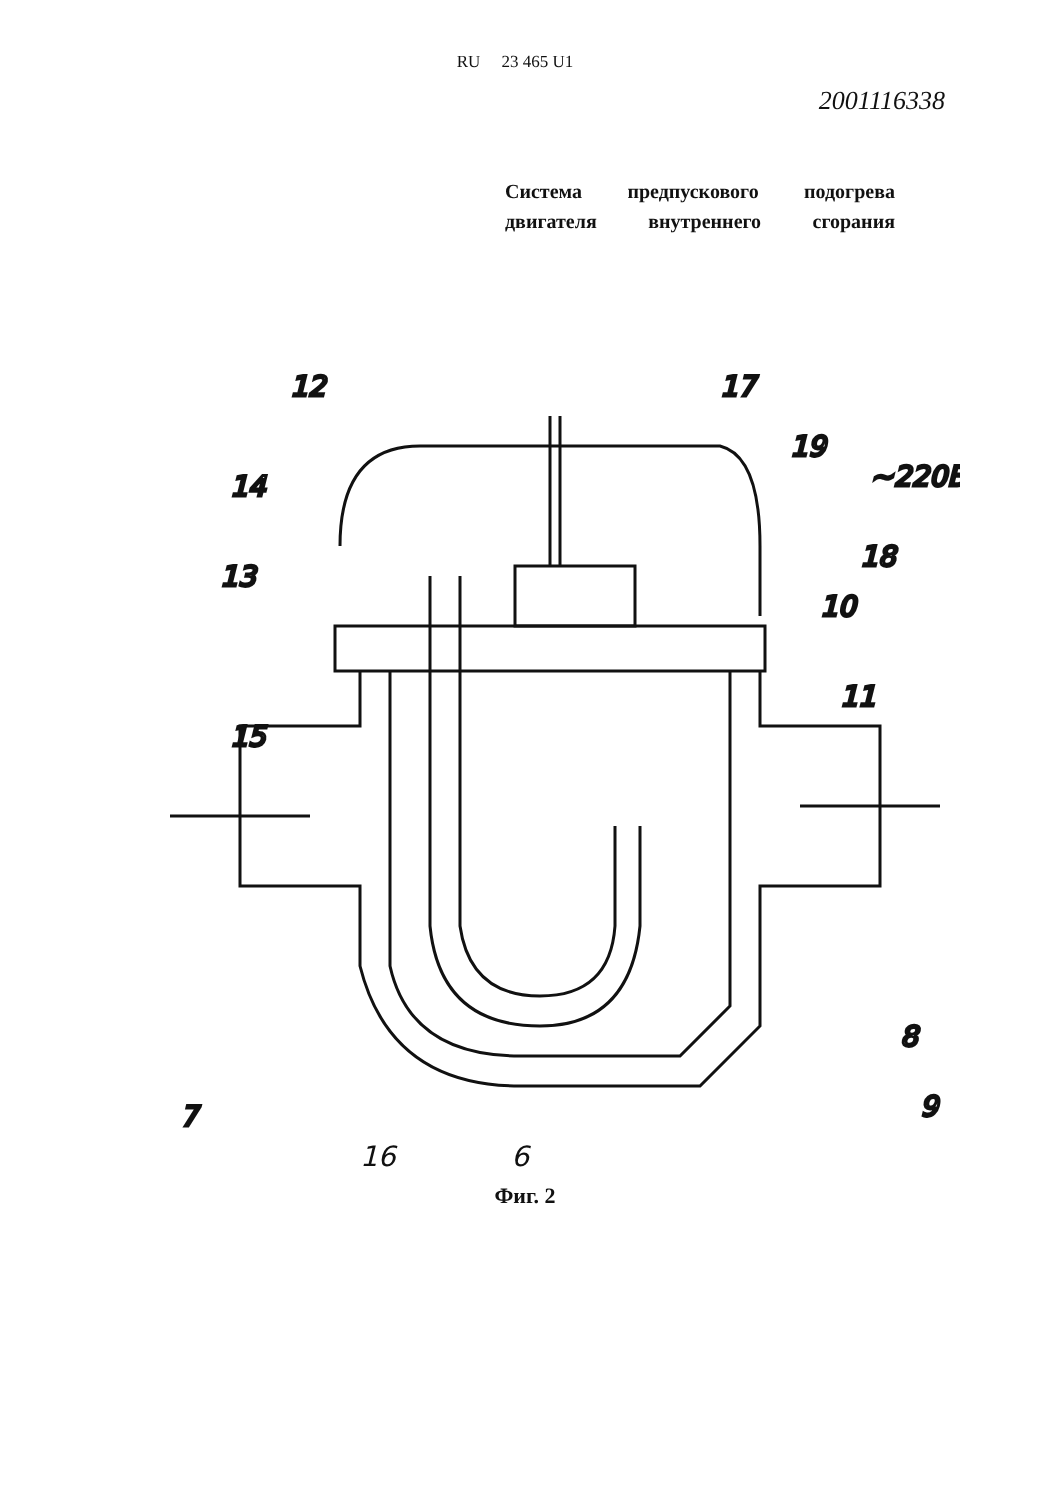RU 23 465 U1
2001116338
Система предпускового подогрева двигателя внутреннего сгорания
12
17
19
~220В
14
18
13
10
11
15
8
9
7
16 6
Фиг. 2